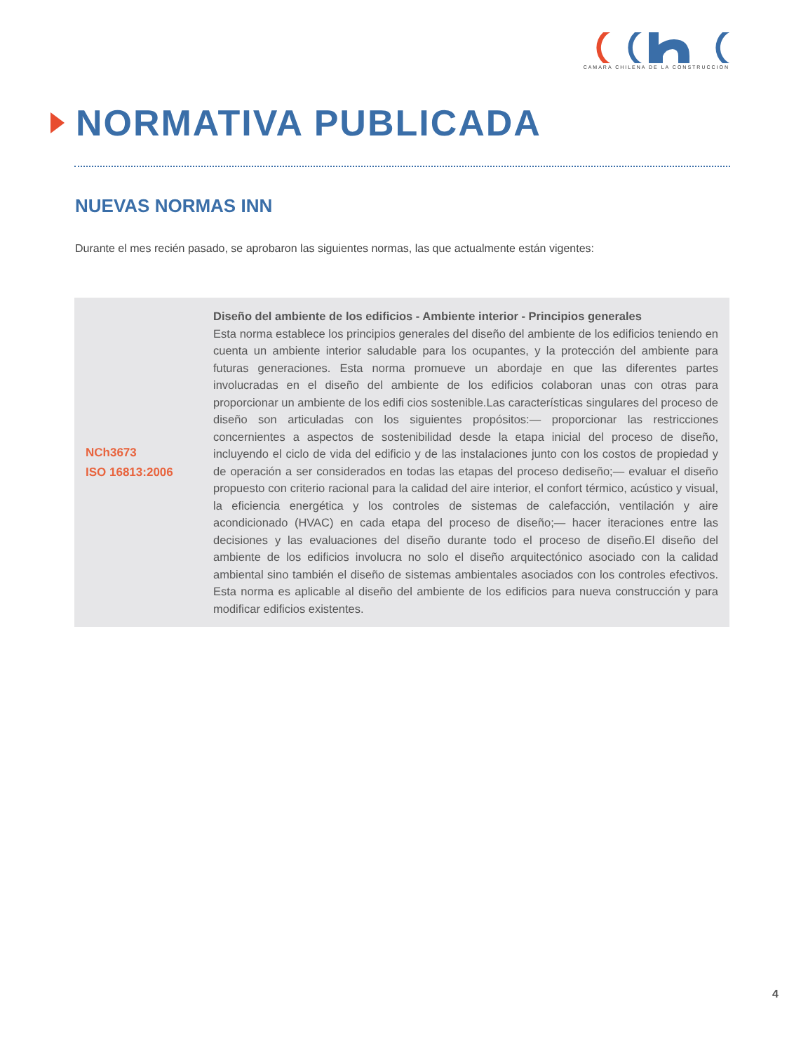CAMARA CHILENA DE LA CONSTRUCCION
NORMATIVA PUBLICADA
NUEVAS NORMAS INN
Durante el mes recién pasado, se aprobaron las siguientes normas, las que actualmente están vigentes:
| NCh3673 ISO 16813:2006 | Diseño del ambiente de los edificios - Ambiente interior - Principios generales Esta norma establece los principios generales del diseño del ambiente de los edificios teniendo en cuenta un ambiente interior saludable para los ocupantes, y la protección del ambiente para futuras generaciones. Esta norma promueve un abordaje en que las diferentes partes involucradas en el diseño del ambiente de los edificios colaboran unas con otras para proporcionar un ambiente de los edifi cios sostenible.Las características singulares del proceso de diseño son articuladas con los siguientes propósitos:— proporcionar las restricciones concernientes a aspectos de sostenibilidad desde la etapa inicial del proceso de diseño, incluyendo el ciclo de vida del edificio y de las instalaciones junto con los costos de propiedad y de operación a ser considerados en todas las etapas del proceso dediseño;— evaluar el diseño propuesto con criterio racional para la calidad del aire interior, el confort térmico, acústico y visual, la eficiencia energética y los controles de sistemas de calefacción, ventilación y aire acondicionado (HVAC) en cada etapa del proceso de diseño;— hacer iteraciones entre las decisiones y las evaluaciones del diseño durante todo el proceso de diseño.El diseño del ambiente de los edificios involucra no solo el diseño arquitectónico asociado con la calidad ambiental sino también el diseño de sistemas ambientales asociados con los controles efectivos. Esta norma es aplicable al diseño del ambiente de los edificios para nueva construcción y para modificar edificios existentes. |
4